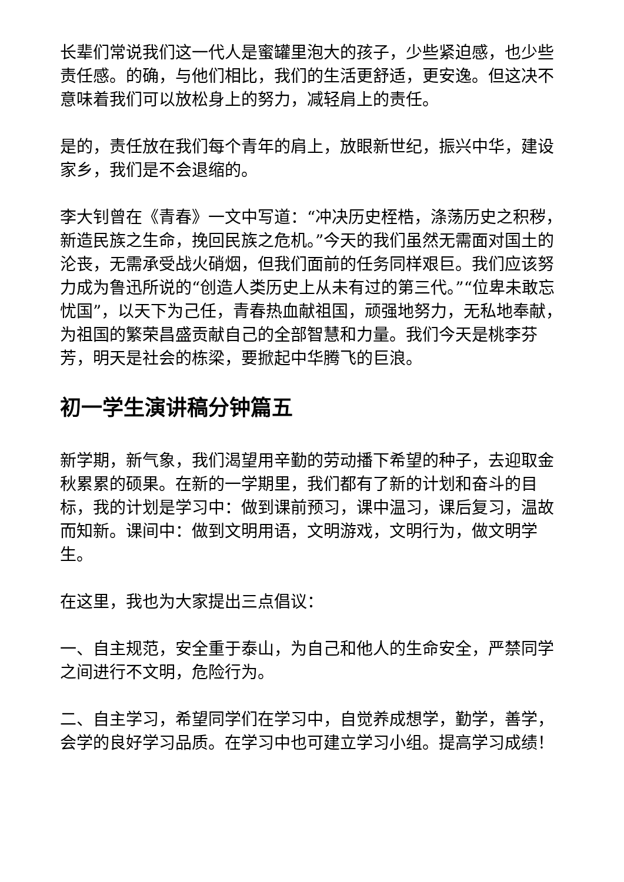长辈们常说我们这一代人是蜜罐里泡大的孩子，少些紧迫感，也少些责任感。的确，与他们相比，我们的生活更舒适，更安逸。但这决不意味着我们可以放松身上的努力，减轻肩上的责任。
是的，责任放在我们每个青年的肩上，放眼新世纪，振兴中华，建设家乡，我们是不会退缩的。
李大钊曾在《青春》一文中写道：“冲决历史桎梏，涤荡历史之积秽，新造民族之生命，挽回民族之危机。”今天的我们虽然无需面对国土的沦丧，无需承受战火硝烟，但我们面前的任务同样艰巨。我们应该努力成为鲁迅所说的“创造人类历史上从未有过的第三代。”“位卑未敢忘忧国”，以天下为己任，青春热血献祖国，顽强地努力，无私地奉献，为祖国的繁荣昌盛贡献自己的全部智慧和力量。我们今天是桃李芬芳，明天是社会的栋梁，要掀起中华腾飞的巨浪。
初一学生演讲稿分钟篇五
新学期，新气象，我们渴望用辛勤的劳动播下希望的种子，去迎取金秋累累的硕果。在新的一学期里，我们都有了新的计划和奋斗的目标，我的计划是学习中：做到课前预习，课中温习，课后复习，温故而知新。课间中：做到文明用语，文明游戏，文明行为，做文明学生。
在这里，我也为大家提出三点倡议：
一、自主规范，安全重于泰山，为自己和他人的生命安全，严禁同学之间进行不文明，危险行为。
二、自主学习，希望同学们在学习中，自觉养成想学，勤学，善学，会学的良好学习品质。在学习中也可建立学习小组。提高学习成绩！